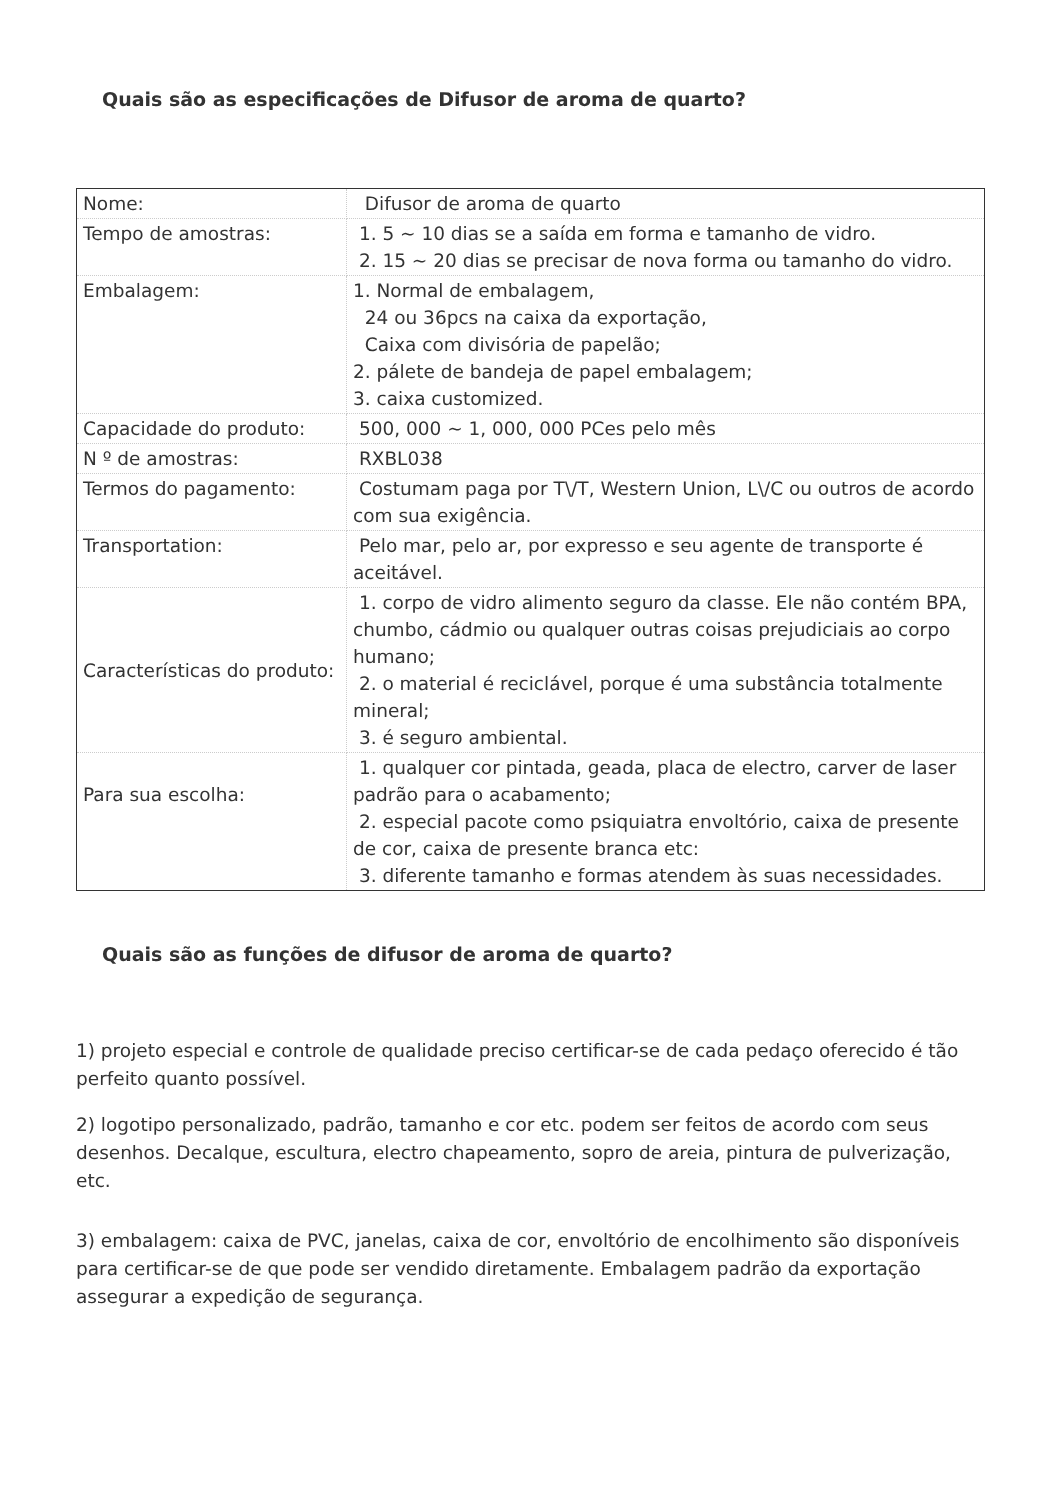Quais são as especificações de Difusor de aroma de quarto?
| Nome: | Difusor de aroma de quarto |
| Tempo de amostras: | 1. 5 ~ 10 dias se a saída em forma e tamanho de vidro. 2. 15 ~ 20 dias se precisar de nova forma ou tamanho do vidro. |
| Embalagem: | 1. Normal de embalagem, 24 ou 36pcs na caixa da exportação, Caixa com divisória de papelão; 2. pálete de bandeja de papel embalagem; 3. caixa customized. |
| Capacidade do produto: | 500, 000 ~ 1, 000, 000 PCes pelo mês |
| N º de amostras: | RXBL038 |
| Termos do pagamento: | Costumam paga por T\/T, Western Union, L\/C ou outros de acordo com sua exigência. |
| Transportation: | Pelo mar, pelo ar, por expresso e seu agente de transporte é aceitável. |
| Características do produto: | 1. corpo de vidro alimento seguro da classe. Ele não contém BPA, chumbo, cádmio ou qualquer outras coisas prejudiciais ao corpo humano; 2. o material é reciclável, porque é uma substância totalmente mineral; 3. é seguro ambiental. |
| Para sua escolha: | 1. qualquer cor pintada, geada, placa de electro, carver de laser padrão para o acabamento; 2. especial pacote como psiquiatra envoltório, caixa de presente de cor, caixa de presente branca etc: 3. diferente tamanho e formas atendem às suas necessidades. |
Quais são as funções de difusor de aroma de quarto?
1) projeto especial e controle de qualidade preciso certificar-se de cada pedaço oferecido é tão perfeito quanto possível.
2) logotipo personalizado, padrão, tamanho e cor etc. podem ser feitos de acordo com seus desenhos. Decalque, escultura, electro chapeamento, sopro de areia, pintura de pulverização, etc.
3) embalagem: caixa de PVC, janelas, caixa de cor, envoltório de encolhimento são disponíveis para certificar-se de que pode ser vendido diretamente. Embalagem padrão da exportação assegurar a expedição de segurança.